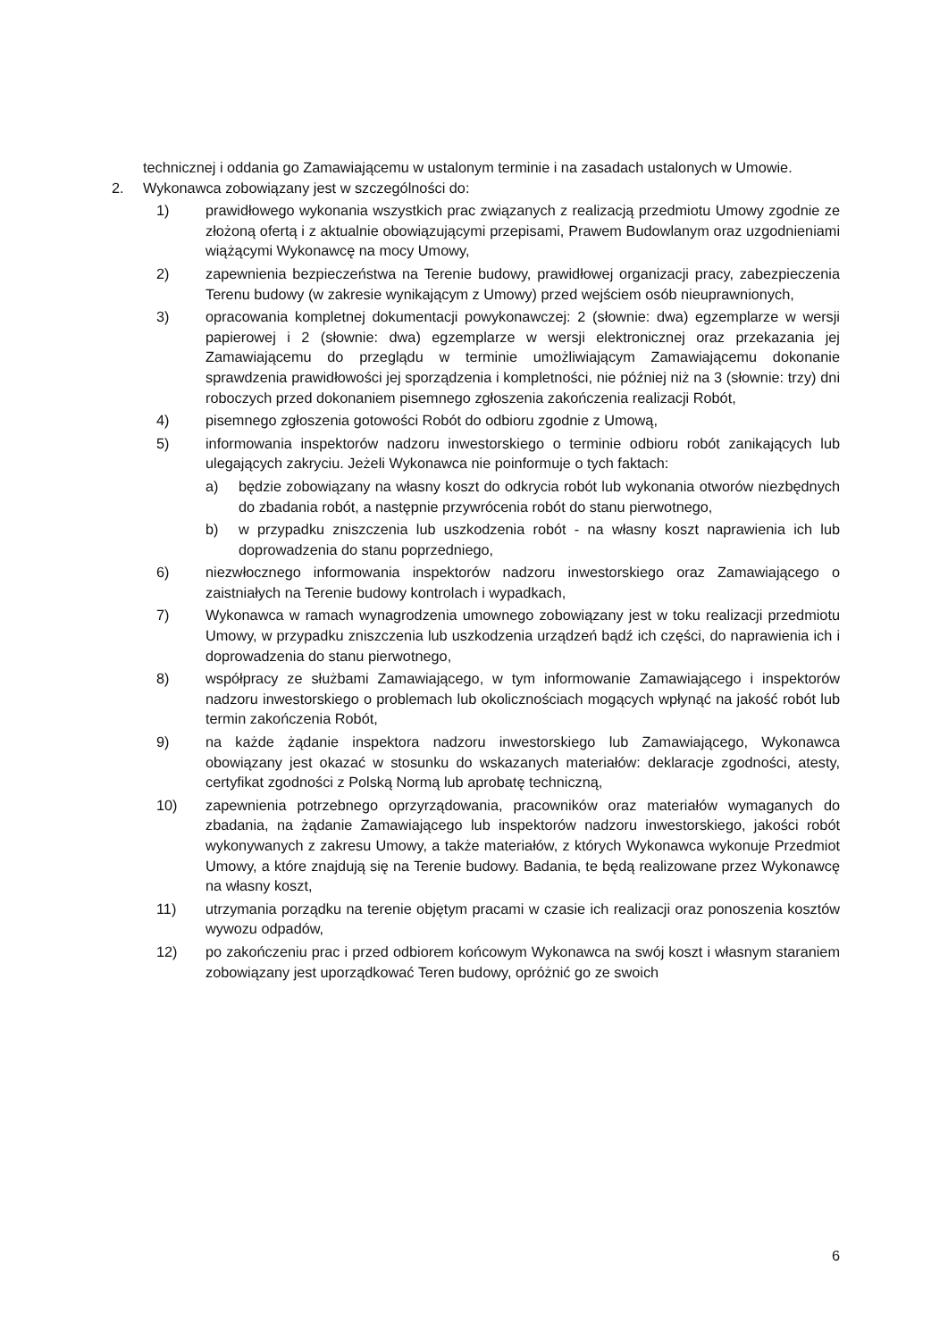technicznej i oddania go Zamawiającemu w ustalonym terminie i na zasadach ustalonych w Umowie.
2. Wykonawca zobowiązany jest w szczególności do:
1) prawidłowego wykonania wszystkich prac związanych z realizacją przedmiotu Umowy zgodnie ze złożoną ofertą i z aktualnie obowiązującymi przepisami, Prawem Budowlanym oraz uzgodnieniami wiążącymi Wykonawcę na mocy Umowy,
2) zapewnienia bezpieczeństwa na Terenie budowy, prawidłowej organizacji pracy, zabezpieczenia Terenu budowy (w zakresie wynikającym z Umowy) przed wejściem osób nieuprawnionych,
3) opracowania kompletnej dokumentacji powykonawczej: 2 (słownie: dwa) egzemplarze w wersji papierowej i 2 (słownie: dwa) egzemplarze w wersji elektronicznej oraz przekazania jej Zamawiającemu do przeglądu w terminie umożliwiającym Zamawiającemu dokonanie sprawdzenia prawidłowości jej sporządzenia i kompletności, nie później niż na 3 (słownie: trzy) dni roboczych przed dokonaniem pisemnego zgłoszenia zakończenia realizacji Robót,
4) pisemnego zgłoszenia gotowości Robót do odbioru zgodnie z Umową,
5) informowania inspektorów nadzoru inwestorskiego o terminie odbioru robót zanikających lub ulegających zakryciu. Jeżeli Wykonawca nie poinformuje o tych faktach:
a) będzie zobowiązany na własny koszt do odkrycia robót lub wykonania otworów niezbędnych do zbadania robót, a następnie przywrócenia robót do stanu pierwotnego,
b) w przypadku zniszczenia lub uszkodzenia robót - na własny koszt naprawienia ich lub doprowadzenia do stanu poprzedniego,
6) niezwłocznego informowania inspektorów nadzoru inwestorskiego oraz Zamawiającego o zaistniałych na Terenie budowy kontrolach i wypadkach,
7) Wykonawca w ramach wynagrodzenia umownego zobowiązany jest w toku realizacji przedmiotu Umowy, w przypadku zniszczenia lub uszkodzenia urządzeń bądź ich części, do naprawienia ich i doprowadzenia do stanu pierwotnego,
8) współpracy ze służbami Zamawiającego, w tym informowanie Zamawiającego i inspektorów nadzoru inwestorskiego o problemach lub okolicznościach mogących wpłynąć na jakość robót lub termin zakończenia Robót,
9) na każde żądanie inspektora nadzoru inwestorskiego lub Zamawiającego, Wykonawca obowiązany jest okazać w stosunku do wskazanych materiałów: deklaracje zgodności, atesty, certyfikat zgodności z Polską Normą lub aprobatę techniczną,
10) zapewnienia potrzebnego oprzyrządowania, pracowników oraz materiałów wymaganych do zbadania, na żądanie Zamawiającego lub inspektorów nadzoru inwestorskiego, jakości robót wykonywanych z zakresu Umowy, a także materiałów, z których Wykonawca wykonuje Przedmiot Umowy, a które znajdują się na Terenie budowy. Badania, te będą realizowane przez Wykonawcę na własny koszt,
11) utrzymania porządku na terenie objętym pracami w czasie ich realizacji oraz ponoszenia kosztów wywozu odpadów,
12) po zakończeniu prac i przed odbiorem końcowym Wykonawca na swój koszt i własnym staraniem zobowiązany jest uporządkować Teren budowy, opróżnić go ze swoich
6